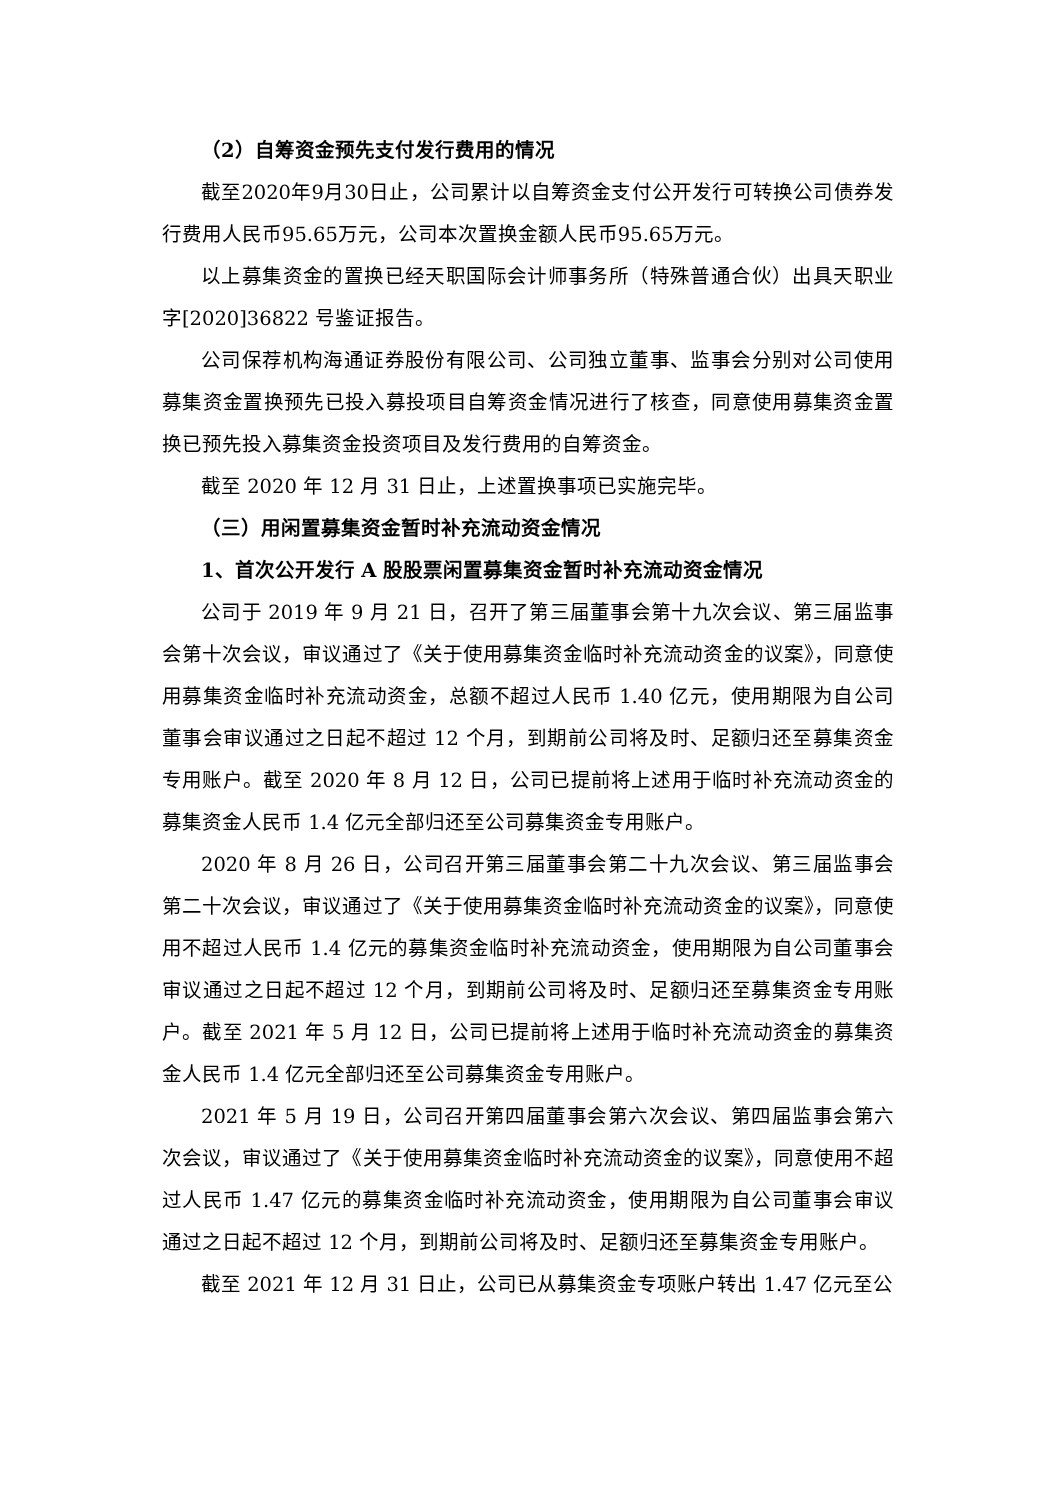（2）自筹资金预先支付发行费用的情况
截至2020年9月30日止，公司累计以自筹资金支付公开发行可转换公司债券发行费用人民币95.65万元，公司本次置换金额人民币95.65万元。
以上募集资金的置换已经天职国际会计师事务所（特殊普通合伙）出具天职业字[2020]36822 号鉴证报告。
公司保荐机构海通证券股份有限公司、公司独立董事、监事会分别对公司使用募集资金置换预先已投入募投项目自筹资金情况进行了核查，同意使用募集资金置换已预先投入募集资金投资项目及发行费用的自筹资金。
截至 2020 年 12 月 31 日止，上述置换事项已实施完毕。
（三）用闲置募集资金暂时补充流动资金情况
1、首次公开发行 A 股股票闲置募集资金暂时补充流动资金情况
公司于 2019 年 9 月 21 日，召开了第三届董事会第十九次会议、第三届监事会第十次会议，审议通过了《关于使用募集资金临时补充流动资金的议案》，同意使用募集资金临时补充流动资金，总额不超过人民币 1.40 亿元，使用期限为自公司董事会审议通过之日起不超过 12 个月，到期前公司将及时、足额归还至募集资金专用账户。截至 2020 年 8 月 12 日，公司已提前将上述用于临时补充流动资金的募集资金人民币 1.4 亿元全部归还至公司募集资金专用账户。
2020 年 8 月 26 日，公司召开第三届董事会第二十九次会议、第三届监事会第二十次会议，审议通过了《关于使用募集资金临时补充流动资金的议案》，同意使用不超过人民币 1.4 亿元的募集资金临时补充流动资金，使用期限为自公司董事会审议通过之日起不超过 12 个月，到期前公司将及时、足额归还至募集资金专用账户。截至 2021 年 5 月 12 日，公司已提前将上述用于临时补充流动资金的募集资金人民币 1.4 亿元全部归还至公司募集资金专用账户。
2021 年 5 月 19 日，公司召开第四届董事会第六次会议、第四届监事会第六次会议，审议通过了《关于使用募集资金临时补充流动资金的议案》，同意使用不超过人民币 1.47 亿元的募集资金临时补充流动资金，使用期限为自公司董事会审议通过之日起不超过 12 个月，到期前公司将及时、足额归还至募集资金专用账户。
截至 2021 年 12 月 31 日止，公司已从募集资金专项账户转出 1.47 亿元至公